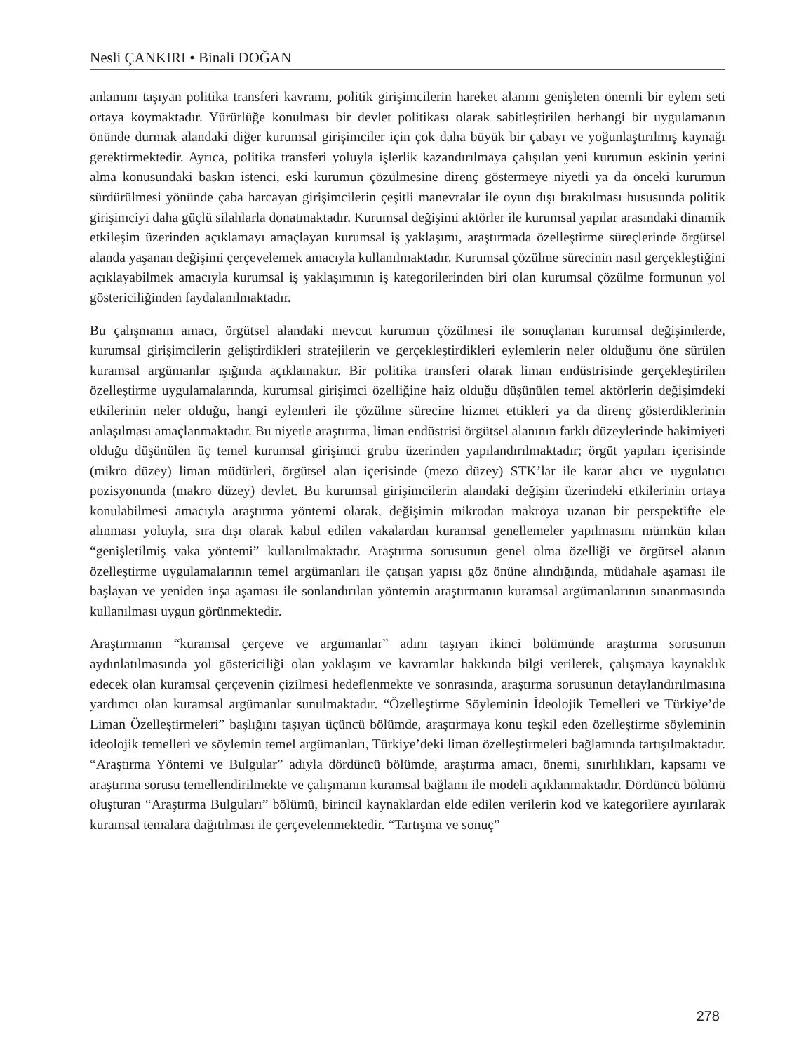Nesli ÇANKIRI • Binali DOĞAN
anlamını taşıyan politika transferi kavramı, politik girişimcilerin hareket alanını genişleten önemli bir eylem seti ortaya koymaktadır. Yürürlüğe konulması bir devlet politikası olarak sabitleştirilen herhangi bir uygulamanın önünde durmak alandaki diğer kurumsal girişimciler için çok daha büyük bir çabayı ve yoğunlaştırılmış kaynağı gerektirmektedir. Ayrıca, politika transferi yoluyla işlerlik kazandırılmaya çalışılan yeni kurumun eskinin yerini alma konusundaki baskın istenci, eski kurumun çözülmesine direnç göstermeye niyetli ya da önceki kurumun sürdürülmesi yönünde çaba harcayan girişimcilerin çeşitli manevralar ile oyun dışı bırakılması hususunda politik girişimciyi daha güçlü silahlarla donatmaktadır. Kurumsal değişimi aktörler ile kurumsal yapılar arasındaki dinamik etkileşim üzerinden açıklamayı amaçlayan kurumsal iş yaklaşımı, araştırmada özelleştirme süreçlerinde örgütsel alanda yaşanan değişimi çerçevelemek amacıyla kullanılmaktadır. Kurumsal çözülme sürecinin nasıl gerçekleştiğini açıklayabilmek amacıyla kurumsal iş yaklaşımının iş kategorilerinden biri olan kurumsal çözülme formunun yol göstericiliğinden faydalanılmaktadır.
Bu çalışmanın amacı, örgütsel alandaki mevcut kurumun çözülmesi ile sonuçlanan kurumsal değişimlerde, kurumsal girişimcilerin geliştirdikleri stratejilerin ve gerçekleştirdikleri eylemlerin neler olduğunu öne sürülen kuramsal argümanlar ışığında açıklamaktır. Bir politika transferi olarak liman endüstrisinde gerçekleştirilen özelleştirme uygulamalarında, kurumsal girişimci özelliğine haiz olduğu düşünülen temel aktörlerin değişimdeki etkilerinin neler olduğu, hangi eylemleri ile çözülme sürecine hizmet ettikleri ya da direnç gösterdiklerinin anlaşılması amaçlanmaktadır. Bu niyetle araştırma, liman endüstrisi örgütsel alanının farklı düzeylerinde hakimiyeti olduğu düşünülen üç temel kurumsal girişimci grubu üzerinden yapılandırılmaktadır; örgüt yapıları içerisinde (mikro düzey) liman müdürleri, örgütsel alan içerisinde (mezo düzey) STK’lar ile karar alıcı ve uygulatıcı pozisyonunda (makro düzey) devlet. Bu kurumsal girişimcilerin alandaki değişim üzerindeki etkilerinin ortaya konulabilmesi amacıyla araştırma yöntemi olarak, değişimin mikrodan makroya uzanan bir perspektifte ele alınması yoluyla, sıra dışı olarak kabul edilen vakalardan kuramsal genellemeler yapılmasını mümkün kılan “genişletilmiş vaka yöntemi” kullanılmaktadır. Araştırma sorusunun genel olma özelliği ve örgütsel alanın özelleştirme uygulamalarının temel argümanları ile çatışan yapısı göz önüne alındığında, müdahale aşaması ile başlayan ve yeniden inşa aşaması ile sonlandırılan yöntemin araştırmanın kuramsal argümanlarının sınanmasında kullanılması uygun görünmektedir.
Araştırmanın “kuramsal çerçeve ve argümanlar” adını taşıyan ikinci bölümünde araştırma sorusunun aydınlatılmasında yol göstericiliği olan yaklaşım ve kavramlar hakkında bilgi verilerek, çalışmaya kaynaklık edecek olan kuramsal çerçevenin çizilmesi hedeflenmekte ve sonrasında, araştırma sorusunun detaylandırılmasına yardımcı olan kuramsal argümanlar sunulmaktadır. “Özelleştirme Söyleminin İdeolojik Temelleri ve Türkiye’de Liman Özelleştirmeleri” başlığını taşıyan üçüncü bölümde, araştırmaya konu teşkil eden özelleştirme söyleminin ideolojik temelleri ve söylemin temel argümanları, Türkiye’deki liman özelleştirmeleri bağlamında tartışılmaktadır. “Araştırma Yöntemi ve Bulgular” adıyla dördüncü bölümde, araştırma amacı, önemi, sınırlılıkları, kapsamı ve araştırma sorusu temellendirilmekte ve çalışmanın kuramsal bağlamı ile modeli açıklanmaktadır. Dördüncü bölümü oluşturan “Araştırma Bulguları” bölümü, birincil kaynaklardan elde edilen verilerin kod ve kategorilere ayırılarak kuramsal temalara dağıtılması ile çerçevelenmektedir. “Tartışma ve sonuç”
278